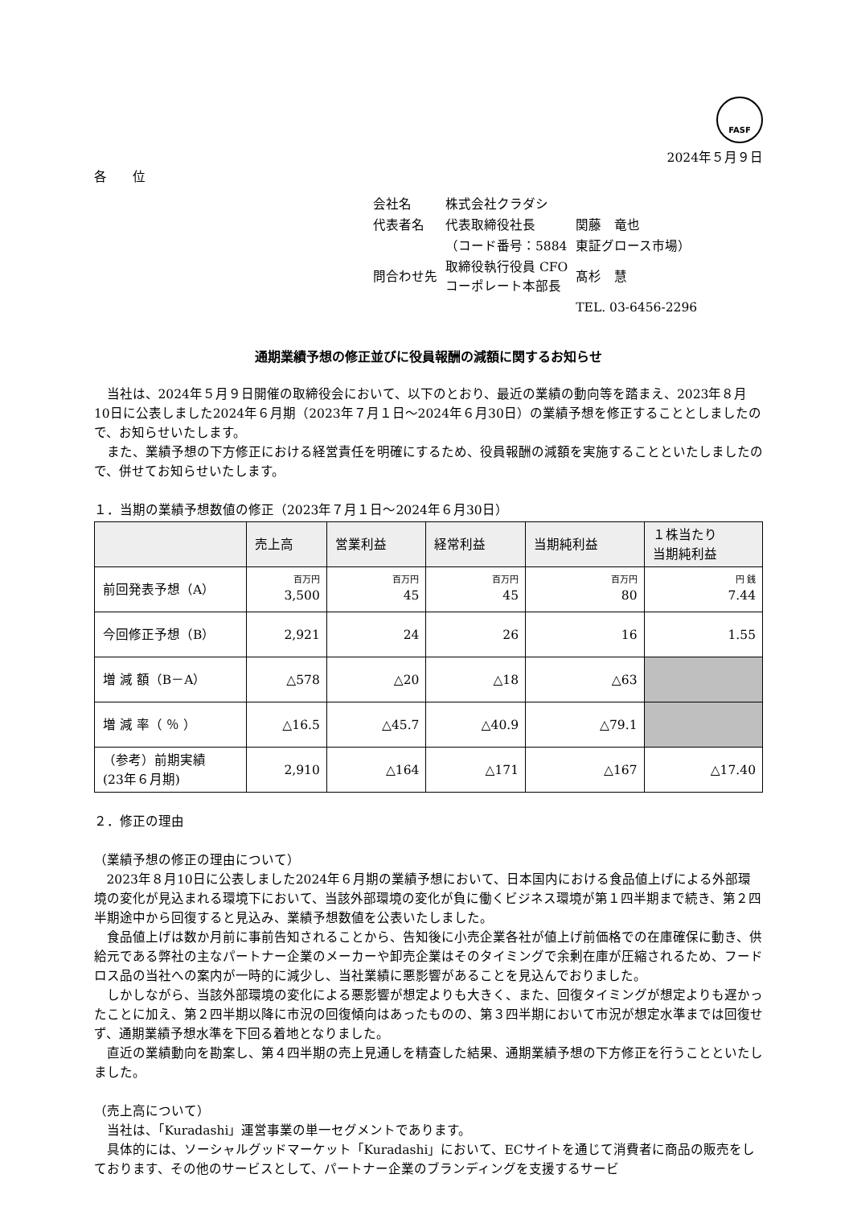FASF
2024年５月９日
各　　位
| 会社名 | 株式会社クラダシ | |
| 代表者名 | 代表取締役社長 | 関藤 竜也 |
| | （コード番号：5884 | 東証グロース市場） |
| 問合わせ先 | 取締役執行役員 CFO コーポレート本部長 | 髙杉 慧 |
| | | TEL. 03-6456-2296 |
通期業績予想の修正並びに役員報酬の減額に関するお知らせ
当社は、2024年５月９日開催の取締役会において、以下のとおり、最近の業績の動向等を踏まえ、2023年８月10日に公表しました2024年６月期（2023年７月１日～2024年６月30日）の業績予想を修正することとしましたので、お知らせいたします。
また、業績予想の下方修正における経営責任を明確にするため、役員報酬の減額を実施することといたしましたので、併せてお知らせいたします。
１．当期の業績予想数値の修正（2023年７月１日～2024年６月30日）
| | 売上高 | 営業利益 | 経常利益 | 当期純利益 | １株当たり 当期純利益 |
| --- | --- | --- | --- | --- | --- |
| 前回発表予想（A） | 百万円 3,500 | 百万円 45 | 百万円 45 | 百万円 80 | 円 銭 7.44 |
| 今回修正予想（B） | 2,921 | 24 | 26 | 16 | 1.55 |
| 増 減 額（B－A） | △578 | △20 | △18 | △63 | |
| 増 減 率（ ％ ） | △16.5 | △45.7 | △40.9 | △79.1 | |
| （参考）前期実績 (23年６月期) | 2,910 | △164 | △171 | △167 | △17.40 |
２．修正の理由
（業績予想の修正の理由について）
2023年８月10日に公表しました2024年６月期の業績予想において、日本国内における食品値上げによる外部環境の変化が見込まれる環境下において、当該外部環境の変化が負に働くビジネス環境が第１四半期まで続き、第２四半期途中から回復すると見込み、業績予想数値を公表いたしました。
食品値上げは数か月前に事前告知されることから、告知後に小売企業各社が値上げ前価格での在庫確保に動き、供給元である弊社の主なパートナー企業のメーカーや卸売企業はそのタイミングで余剰在庫が圧縮されるため、フードロス品の当社への案内が一時的に減少し、当社業績に悪影響があることを見込んでおりました。
しかしながら、当該外部環境の変化による悪影響が想定よりも大きく、また、回復タイミングが想定よりも遅かったことに加え、第２四半期以降に市況の回復傾向はあったものの、第３四半期において市況が想定水準までは回復せず、通期業績予想水準を下回る着地となりました。
直近の業績動向を勘案し、第４四半期の売上見通しを精査した結果、通期業績予想の下方修正を行うことといたしました。
（売上高について）
当社は、「Kuradashi」運営事業の単一セグメントであります。
具体的には、ソーシャルグッドマーケット「Kuradashi」において、ECサイトを通じて消費者に商品の販売をしております、その他のサービスとして、パートナー企業のブランディングを支援するサービ